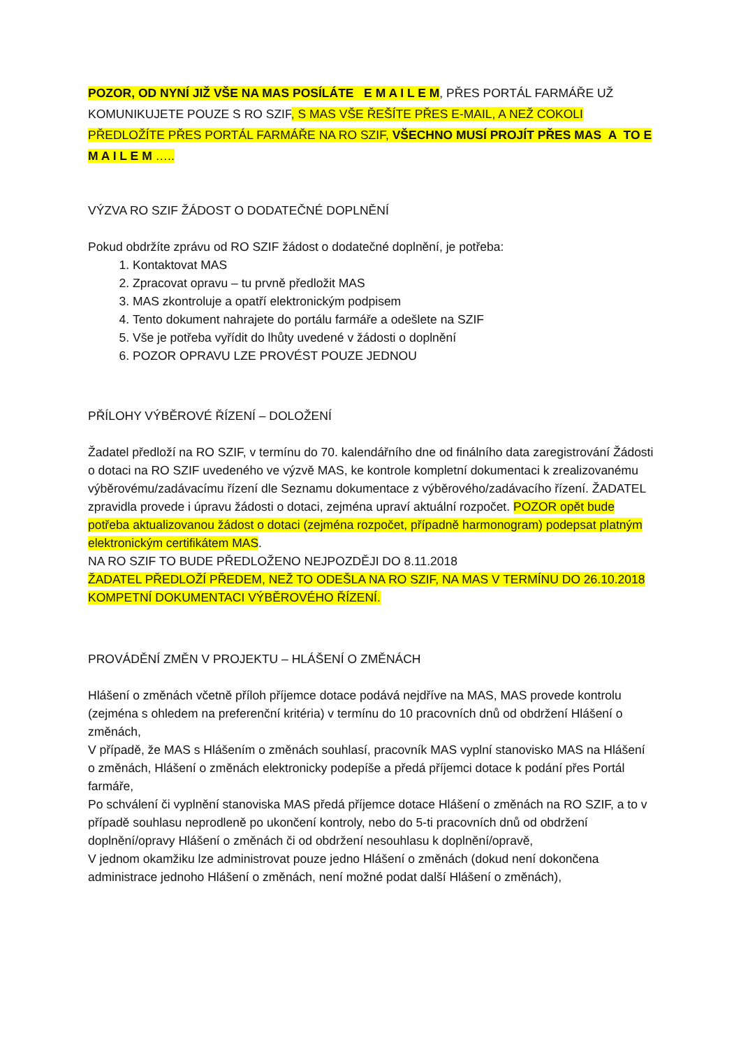POZOR, OD NYNÍ JIŽ VŠE NA MAS POSÍLÁTE E M A I L E M, PŘES PORTÁL FARMÁŘE UŽ KOMUNIKUJETE POUZE S RO SZIF, S MAS VŠE ŘEŠÍTE PŘES E-MAIL, A NEŽ COKOLI PŘEDLOŽÍTE PŘES PORTÁL FARMÁŘE NA RO SZIF, VŠECHNO MUSÍ PROJÍT PŘES MAS A TO E M A I L E M …..
VÝZVA RO SZIF ŽÁDOST O DODATEČNÉ DOPLNĚNÍ
Pokud obdržíte zprávu od RO SZIF žádost o dodatečné doplnění, je potřeba:
1. Kontaktovat MAS
2. Zpracovat opravu – tu prvně předložit MAS
3. MAS zkontroluje a opatří elektronickým podpisem
4. Tento dokument nahrajete do portálu farmáře a odešlete na SZIF
5. Vše je potřeba vyřídit do lhůty uvedené v žádosti o doplnění
6. POZOR OPRAVU LZE PROVÉST POUZE JEDNOU
PŘÍLOHY VÝBĚROVÉ ŘÍZENÍ – DOLOŽENÍ
Žadatel předloží na RO SZIF, v termínu do 70. kalendářního dne od finálního data zaregistrování Žádosti o dotaci na RO SZIF uvedeného ve výzvě MAS, ke kontrole kompletní dokumentaci k zrealizovanému výběrovému/zadávacímu řízení dle Seznamu dokumentace z výběrového/zadávacího řízení. ŽADATEL zpravidla provede i úpravu žádosti o dotaci, zejména upraví aktuální rozpočet. POZOR opět bude potřeba aktualizovanou žádost o dotaci (zejména rozpočet, případně harmonogram) podepsat platným elektronickým certifikátem MAS.
NA RO SZIF TO BUDE PŘEDLOŽENO NEJPOZDĚJI DO 8.11.2018
ŽADATEL PŘEDLOŽÍ PŘEDEM, NEŽ TO ODEŠLA NA RO SZIF, NA MAS V TERMÍNU DO 26.10.2018 KOMPETNÍ DOKUMENTACI VÝBĚROVÉHO ŘÍZENÍ.
PROVÁDĚNÍ ZMĚN V PROJEKTU – HLÁŠENÍ O ZMĚNÁCH
Hlášení o změnách včetně příloh příjemce dotace podává nejdříve na MAS, MAS provede kontrolu (zejména s ohledem na preferenční kritéria) v termínu do 10 pracovních dnů od obdržení Hlášení o změnách,
V případě, že MAS s Hlášením o změnách souhlasí, pracovník MAS vyplní stanovisko MAS na Hlášení o změnách, Hlášení o změnách elektronicky podepíše a předá příjemci dotace k podání přes Portál farmáře,
Po schválení či vyplnění stanoviska MAS předá příjemce dotace Hlášení o změnách na RO SZIF, a to v případě souhlasu neprodleně po ukončení kontroly, nebo do 5-ti pracovních dnů od obdržení doplnění/opravy Hlášení o změnách či od obdržení nesouhlasu k doplnění/opravě,
V jednom okamžiku lze administrovat pouze jedno Hlášení o změnách (dokud není dokončena administrace jednoho Hlášení o změnách, není možné podat další Hlášení o změnách),